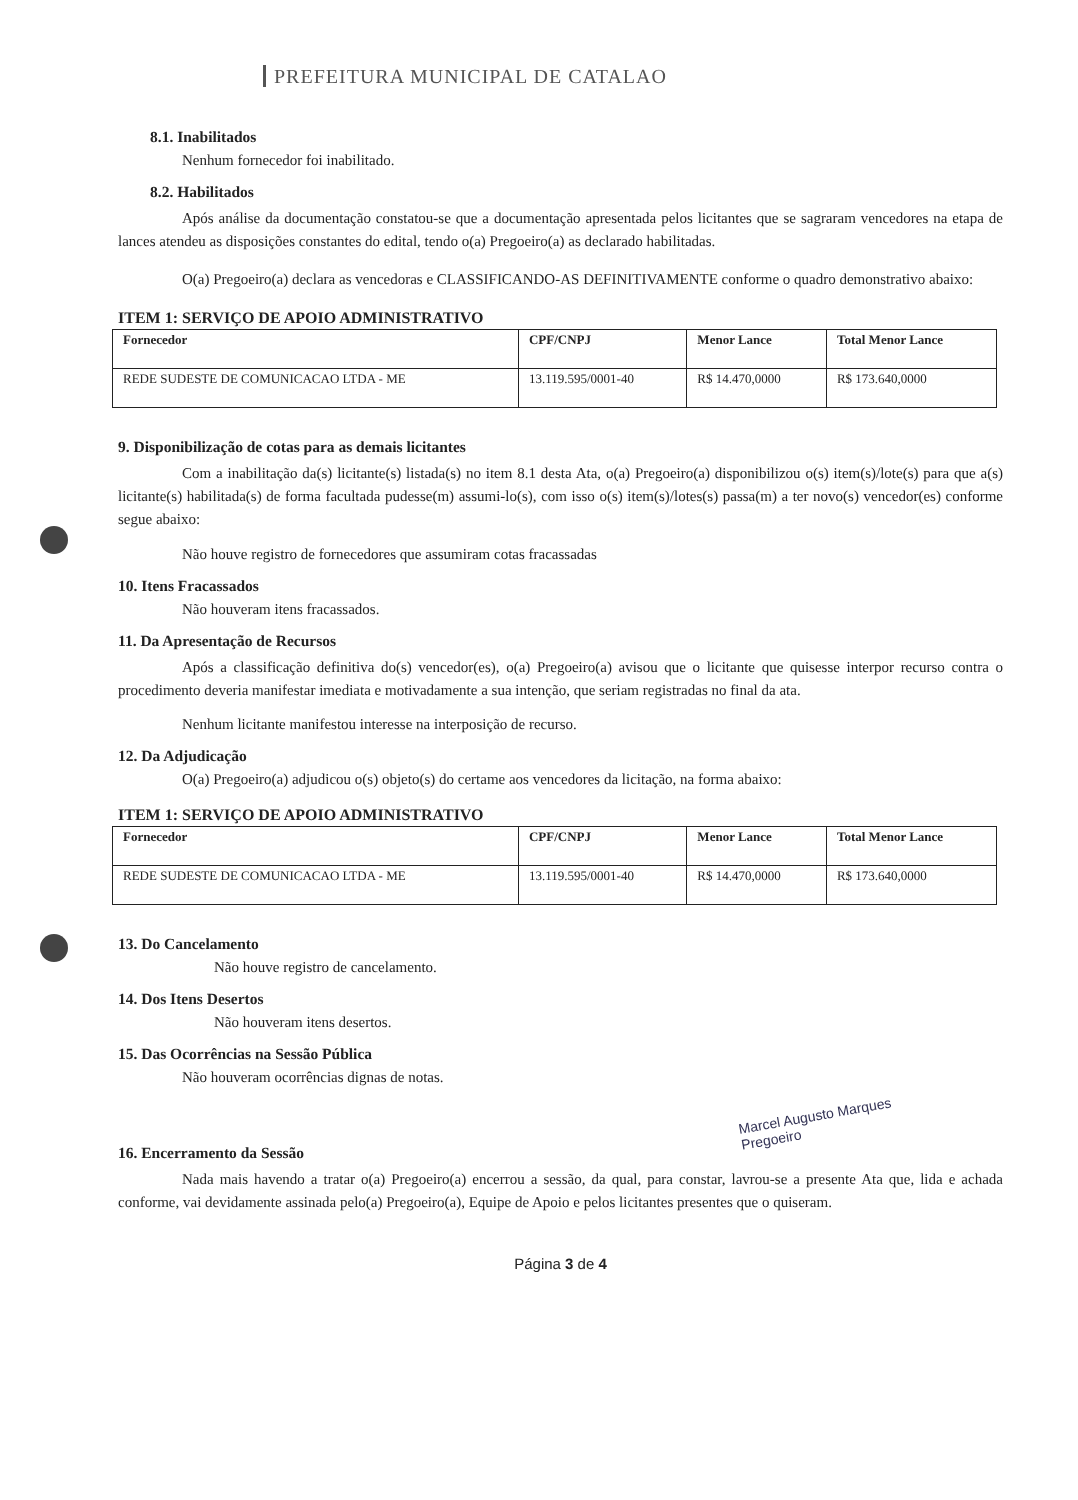PREFEITURA MUNICIPAL DE CATALAO
8.1. Inabilitados
Nenhum fornecedor foi inabilitado.
8.2. Habilitados
Após análise da documentação constatou-se que a documentação apresentada pelos licitantes que se sagraram vencedores na etapa de lances atendeu as disposições constantes do edital, tendo o(a) Pregoeiro(a) as declarado habilitadas.
O(a) Pregoeiro(a) declara as vencedoras e CLASSIFICANDO-AS DEFINITIVAMENTE conforme o quadro demonstrativo abaixo:
ITEM 1: SERVIÇO DE APOIO ADMINISTRATIVO
| Fornecedor | CPF/CNPJ | Menor Lance | Total Menor Lance |
| --- | --- | --- | --- |
| REDE SUDESTE DE COMUNICACAO LTDA - ME | 13.119.595/0001-40 | R$ 14.470,0000 | R$ 173.640,0000 |
9. Disponibilização de cotas para as demais licitantes
Com a inabilitação da(s) licitante(s) listada(s) no item 8.1 desta Ata, o(a) Pregoeiro(a) disponibilizou o(s) item(s)/lote(s) para que a(s) licitante(s) habilitada(s) de forma facultada pudesse(m) assumi-lo(s), com isso o(s) item(s)/lotes(s) passa(m) a ter novo(s) vencedor(es) conforme segue abaixo:
Não houve registro de fornecedores que assumiram cotas fracassadas
10. Itens Fracassados
Não houveram itens fracassados.
11. Da Apresentação de Recursos
Após a classificação definitiva do(s) vencedor(es), o(a) Pregoeiro(a) avisou que o licitante que quisesse interpor recurso contra o procedimento deveria manifestar imediata e motivadamente a sua intenção, que seriam registradas no final da ata.
Nenhum licitante manifestou interesse na interposição de recurso.
12. Da Adjudicação
O(a) Pregoeiro(a) adjudicou o(s) objeto(s) do certame aos vencedores da licitação, na forma abaixo:
ITEM 1: SERVIÇO DE APOIO ADMINISTRATIVO
| Fornecedor | CPF/CNPJ | Menor Lance | Total Menor Lance |
| --- | --- | --- | --- |
| REDE SUDESTE DE COMUNICACAO LTDA - ME | 13.119.595/0001-40 | R$ 14.470,0000 | R$ 173.640,0000 |
13. Do Cancelamento
Não houve registro de cancelamento.
14. Dos Itens Desertos
Não houveram itens desertos.
15. Das Ocorrências na Sessão Pública
Não houveram ocorrências dignas de notas.
Marcel Augusto Marques
Pregoeiro
16. Encerramento da Sessão
Nada mais havendo a tratar o(a) Pregoeiro(a) encerrou a sessão, da qual, para constar, lavrou-se a presente Ata que, lida e achada conforme, vai devidamente assinada pelo(a) Pregoeiro(a), Equipe de Apoio e pelos licitantes presentes que o quiseram.
Página 3 de 4